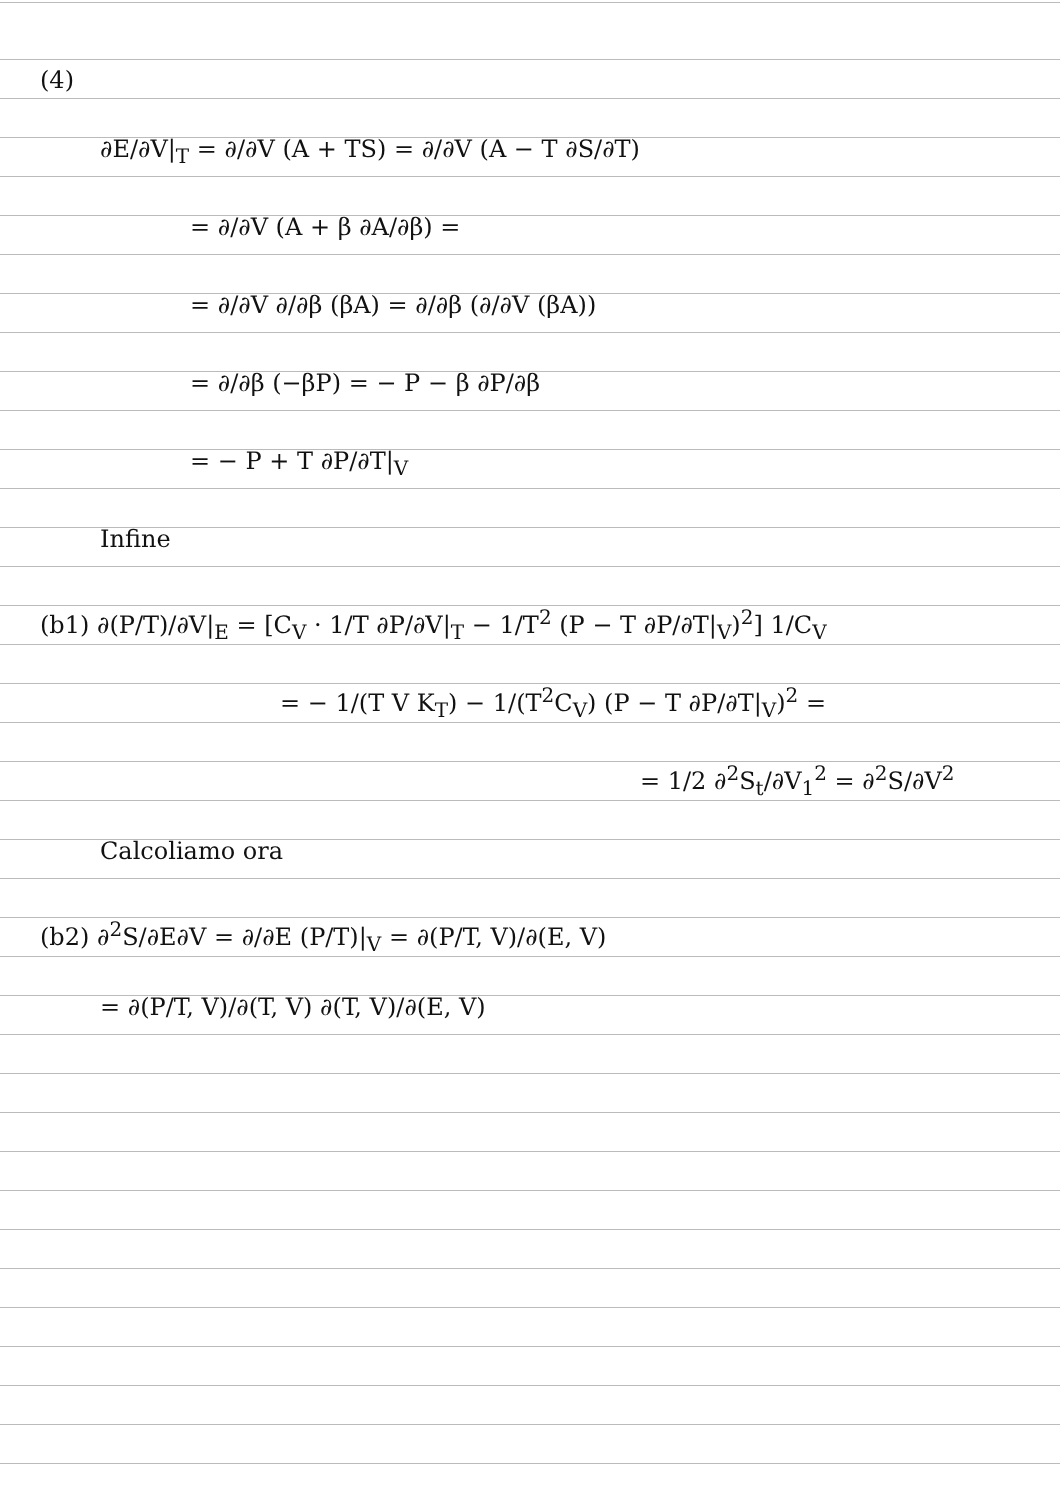(4)
∂E/∂V|<sub>T</sub> = ∂/∂V (A + TS) = ∂/∂V (A − T ∂S/∂T)
= ∂/∂V (A + β ∂A/∂β) =
= ∂/∂V ∂/∂β (βA) = ∂/∂β (∂/∂V (βA))
= ∂/∂β (−βP) = − P − β ∂P/∂β
= − P + T ∂P/∂T|<sub>V</sub>
Infine
(b1) ∂(P/T)/∂V|<sub>E</sub> = [C<sub>V</sub> · 1/T ∂P/∂V|<sub>T</sub> − 1/T<sup>2</sup> (P − T ∂P/∂T|<sub>V</sub>)<sup>2</sup>] 1/C<sub>V</sub>
= − 1/(T V K<sub>T</sub>) − 1/(T<sup>2</sup>C<sub>V</sub>) (P − T ∂P/∂T|<sub>V</sub>)<sup>2</sup> =
= 1/2 ∂<sup>2</sup>S<sub>t</sub>/∂V<sub>1</sub><sup>2</sup> = ∂<sup>2</sup>S/∂V<sup>2</sup>
Calcoliamo ora
(b2) ∂<sup>2</sup>S/∂E∂V = ∂/∂E (P/T)|<sub>V</sub> = ∂(P/T, V)/∂(E, V)
= ∂(P/T, V)/∂(T, V) ∂(T, V)/∂(E, V)